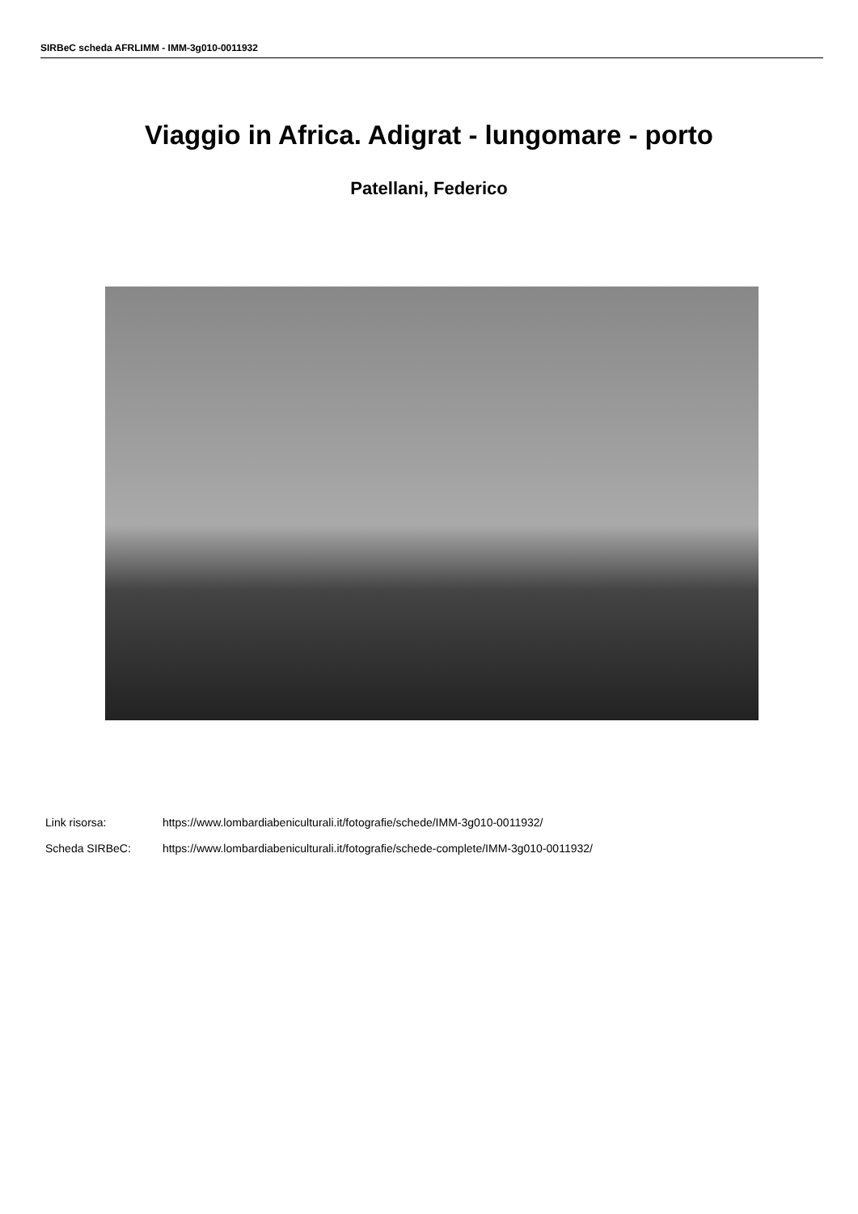SIRBeC scheda AFRLIMM - IMM-3g010-0011932
Viaggio in Africa. Adigrat - lungomare - porto
Patellani, Federico
Link risorsa: https://www.lombardiabeniculturali.it/fotografie/schede/IMM-3g010-0011932/
Scheda SIRBeC: https://www.lombardiabeniculturali.it/fotografie/schede-complete/IMM-3g010-0011932/